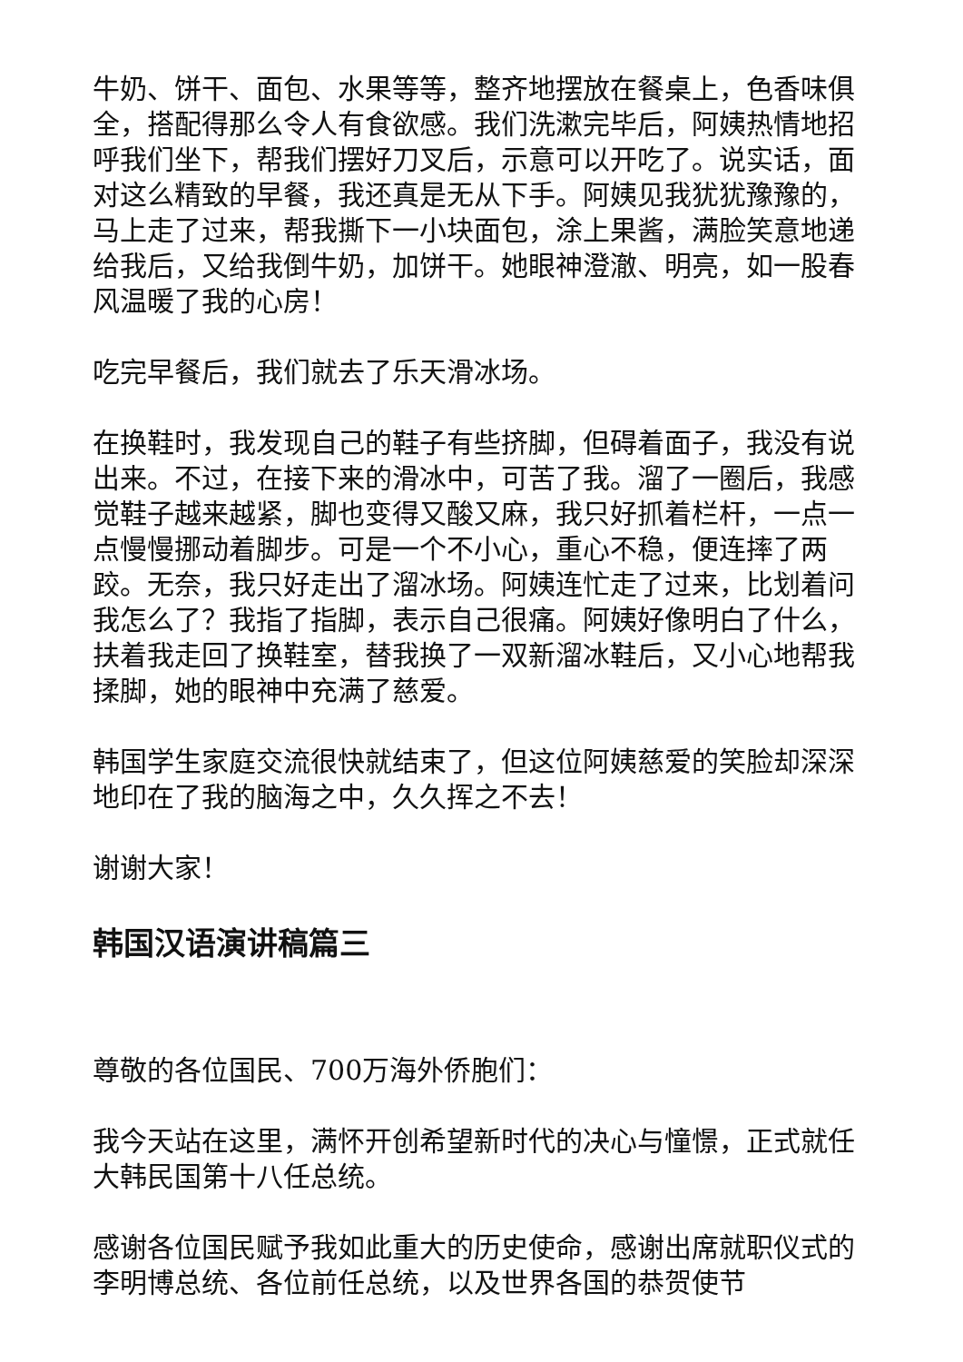牛奶、饼干、面包、水果等等，整齐地摆放在餐桌上，色香味俱全，搭配得那么令人有食欲感。我们洗漱完毕后，阿姨热情地招呼我们坐下，帮我们摆好刀叉后，示意可以开吃了。说实话，面对这么精致的早餐，我还真是无从下手。阿姨见我犹犹豫豫的，马上走了过来，帮我撕下一小块面包，涂上果酱，满脸笑意地递给我后，又给我倒牛奶，加饼干。她眼神澄澈、明亮，如一股春风温暖了我的心房！
吃完早餐后，我们就去了乐天滑冰场。
在换鞋时，我发现自己的鞋子有些挤脚，但碍着面子，我没有说出来。不过，在接下来的滑冰中，可苦了我。溜了一圈后，我感觉鞋子越来越紧，脚也变得又酸又麻，我只好抓着栏杆，一点一点慢慢挪动着脚步。可是一个不小心，重心不稳，便连摔了两跤。无奈，我只好走出了溜冰场。阿姨连忙走了过来，比划着问我怎么了？我指了指脚，表示自己很痛。阿姨好像明白了什么，扶着我走回了换鞋室，替我换了一双新溜冰鞋后，又小心地帮我揉脚，她的眼神中充满了慈爱。
韩国学生家庭交流很快就结束了，但这位阿姨慈爱的笑脸却深深地印在了我的脑海之中，久久挥之不去！
谢谢大家！
韩国汉语演讲稿篇三
尊敬的各位国民、700万海外侨胞们：
我今天站在这里，满怀开创希望新时代的决心与憧憬，正式就任大韩民国第十八任总统。
感谢各位国民赋予我如此重大的历史使命，感谢出席就职仪式的李明博总统、各位前任总统，以及世界各国的恭贺使节